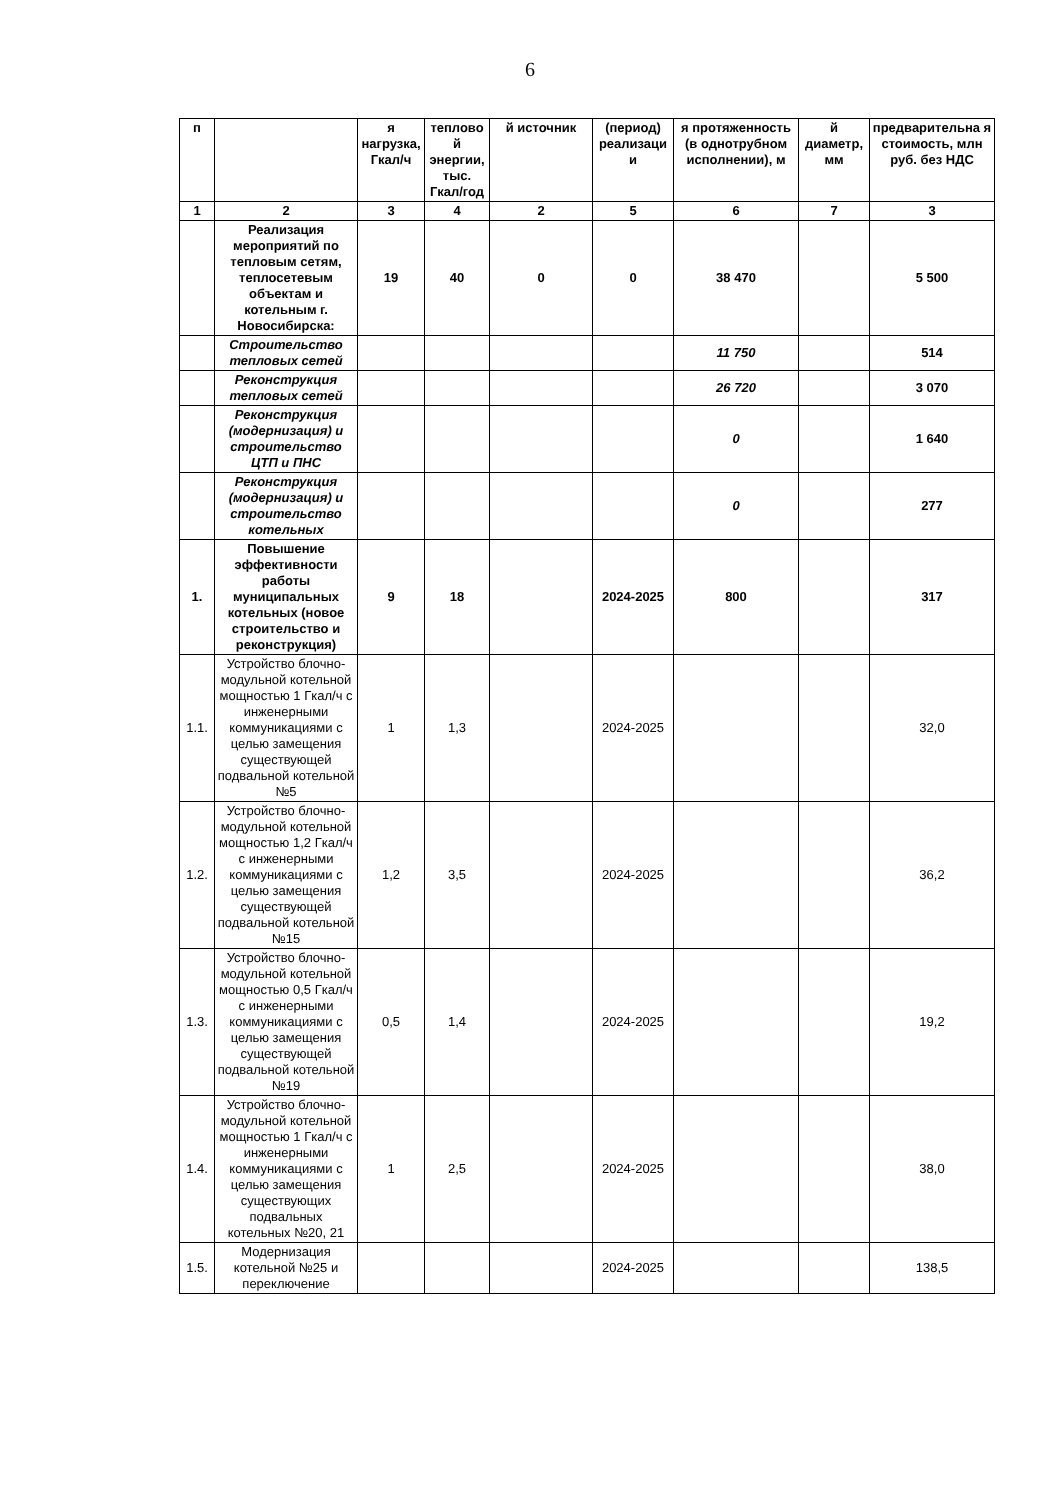6
| п | | я нагрузка, Гкал/ч | теплово й энергии, тыс. Гкал/год | й источник | (период) реализаци и | я протяженность (в однотрубном исполнении), м | й диаметр, мм | предварительна я стоимость, млн руб. без НДС |
| --- | --- | --- | --- | --- | --- | --- | --- | --- |
| 1 | 2 | 3 | 4 | 2 | 5 | 6 | 7 | 3 |
| | Реализация мероприятий по тепловым сетям, теплосетевым объектам и котельным г. Новосибирска: | 19 | 40 | 0 | 0 | 38 470 | | 5 500 |
| | Строительство тепловых сетей | | | | | 11 750 | | 514 |
| | Реконструкция тепловых сетей | | | | | 26 720 | | 3 070 |
| | Реконструкция (модернизация) и строительство ЦТП и ПНС | | | | | 0 | | 1 640 |
| | Реконструкция (модернизация) и строительство котельных | | | | | 0 | | 277 |
| 1. | Повышение эффективности работы муниципальных котельных (новое строительство и реконструкция) | 9 | 18 | | 2024-2025 | 800 | | 317 |
| 1.1. | Устройство блочно-модульной котельной мощностью 1 Гкал/ч с инженерными коммуникациями с целью замещения существующей подвальной котельной №5 | 1 | 1,3 | | 2024-2025 | | | 32,0 |
| 1.2. | Устройство блочно-модульной котельной мощностью 1,2 Гкал/ч с инженерными коммуникациями с целью замещения существующей подвальной котельной №15 | 1,2 | 3,5 | | 2024-2025 | | | 36,2 |
| 1.3. | Устройство блочно-модульной котельной мощностью 0,5 Гкал/ч с инженерными коммуникациями с целью замещения существующей подвальной котельной №19 | 0,5 | 1,4 | | 2024-2025 | | | 19,2 |
| 1.4. | Устройство блочно-модульной котельной мощностью 1 Гкал/ч с инженерными коммуникациями с целью замещения существующих подвальных котельных №20, 21 | 1 | 2,5 | | 2024-2025 | | | 38,0 |
| 1.5. | Модернизация котельной №25 и переключение | | | | 2024-2025 | | | 138,5 |